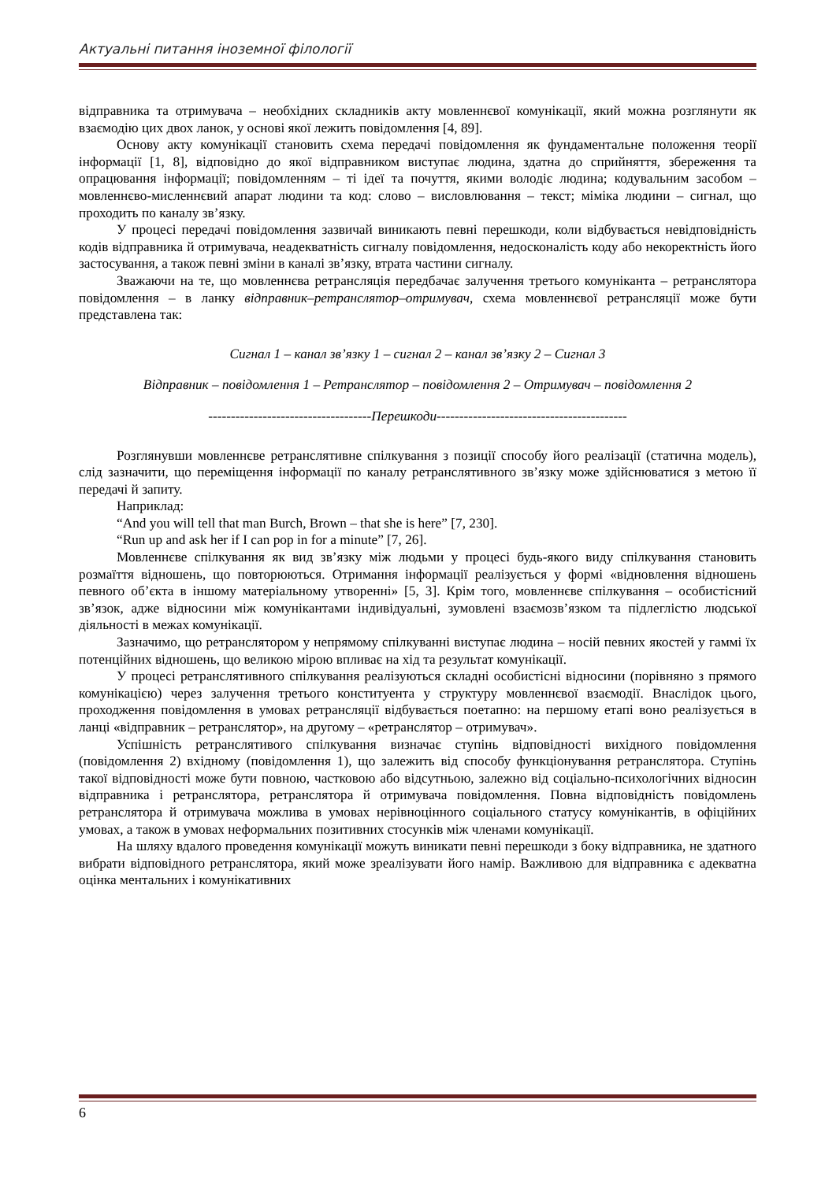Актуальні питання іноземної філології
відправника та отримувача – необхідних складників акту мовленнєвої комунікації, який можна розглянути як взаємодію цих двох ланок, у основі якої лежить повідомлення [4, 89].
Основу акту комунікації становить схема передачі повідомлення як фундаментальне положення теорії інформації [1, 8], відповідно до якої відправником виступає людина, здатна до сприйняття, збереження та опрацювання інформації; повідомленням – ті ідеї та почуття, якими володіє людина; кодувальним засобом – мовленнєво-мисленнєвий апарат людини та код: слово – висловлювання – текст; міміка людини – сигнал, що проходить по каналу зв’язку.
У процесі передачі повідомлення зазвичай виникають певні перешкоди, коли відбувається невідповідність кодів відправника й отримувача, неадекватність сигналу повідомлення, недосконаліcть коду або некоректність його застосування, а також певні зміни в каналі зв’язку, втрата частини сигналу.
Зважаючи на те, що мовленнєва ретрансляція передбачає залучення третього комуніканта – ретранслятора повідомлення – в ланку відправник–ретранслятор–отримувач, схема мовленнєвої ретрансляції може бути представлена так:
Сигнал 1 – канал зв’язку 1 – сигнал 2 – канал зв’язку 2 – Сигнал 3
Відправник – повідомлення 1 – Ретранслятор – повідомлення 2 – Отримувач – повідомлення 2
------------------------------------Перешкоди------------------------------------------
Розглянувши мовленнєве ретранслятивне спілкування з позиції способу його реалізації (статична модель), слід зазначити, що переміщення інформації по каналу ретранслятивного зв’язку може здійснюватися з метою її передачі й запиту.
Наприклад:
“And you will tell that man Burch, Brown – that she is here” [7, 230].
“Run up and ask her if I can pop in for a minute” [7, 26].
Мовленнєве спілкування як вид зв’язку між людьми у процесі будь-якого виду спілкування становить розмаїття відношень, що повторюються. Отримання інформації реалізується у формі «відновлення відношень певного об’єкта в іншому матеріальному утворенні» [5, 3]. Крім того, мовленнєве спілкування – особистісний зв’язок, адже відносини між комунікантами індивідуальні, зумовлені взаємозв’язком та підлеглістю людської діяльності в межах комунікації.
Зазначимо, що ретранслятором у непрямому спілкуванні виступає людина – носій певних якостей у гаммі їх потенційних відношень, що великою мірою впливає на хід та результат комунікації.
У процесі ретранслятивного спілкування реалізуються складні особистісні відносини (порівняно з прямого комунікацією) через залучення третього конституента у структуру мовленнєвої взаємодії. Внаслідок цього, проходження повідомлення в умовах ретрансляції відбувається поетапно: на першому етапі воно реалізується в ланці «відправник – ретранслятор», на другому – «ретранслятор – отримувач».
Успішність ретранслятивого спілкування визначає ступінь відповідності вихідного повідомлення (повідомлення 2) вхідному (повідомлення 1), що залежить від способу функціонування ретранслятора. Ступінь такої відповідності може бути повною, частковою або відсутньою, залежно від соціально-психологічних відносин відправника і ретранслятора, ретранслятора й отримувача повідомлення. Повна відповідність повідомлень ретранслятора й отримувача можлива в умовах нерівноцінного соціального статусу комунікантів, в офіційних умовах, а також в умовах неформальних позитивних стосунків між членами комунікації.
На шляху вдалого проведення комунікації можуть виникати певні перешкоди з боку відправника, не здатного вибрати відповідного ретранслятора, який може зреалізувати його намір. Важливою для відправника є адекватна оцінка ментальних і комунікативних
6